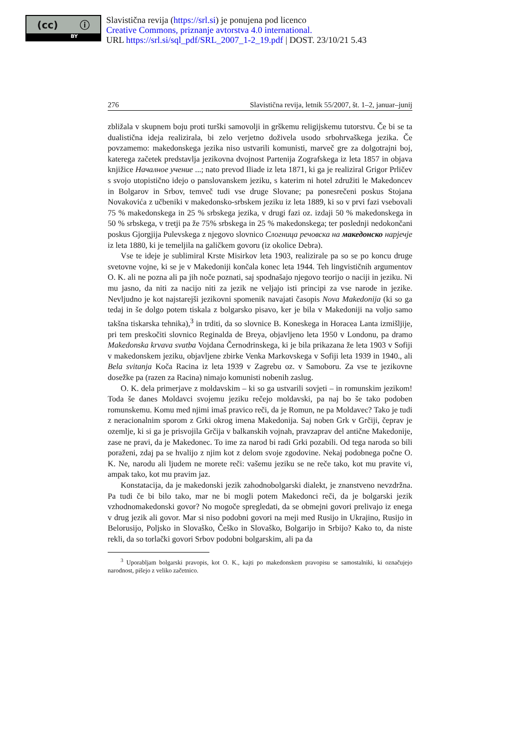(cc) ⓘ
BY
Slavistična revija (https://srl.si) je ponujena pod licenco
Creative Commons, priznanje avtorstva 4.0 international.
URL https://srl.si/sql_pdf/SRL_2007_1-2_19.pdf | DOST. 23/10/21 5.43
276 Slavistična revija, letnik 55/2007, št. 1–2, januar–junij
zbližala v skupnem boju proti turški samovolji in grškemu religijskemu tutorstvu. Če bi se ta dualistična ideja realizirala, bi zelo verjetno doživela usodo srbohrvaškega jezika. Če povzamemo: makedonskega jezika niso ustvarili komunisti, marveč gre za dolgotrajni boj, katerega začetek predstavlja jezikovna dvojnost Partenija Zografskega iz leta 1857 in objava knjižice Началное учение ...; nato prevod Iliade iz leta 1871, ki ga je realiziral Grigor Prličev s svojo utopistično idejo o panslovanskem jeziku, s katerim ni hotel združiti le Makedoncev in Bolgarov in Srbov, temveč tudi vse druge Slovane; pa ponesrečeni poskus Stojana Novakovića z učbeniki v makedonsko-srbskem jeziku iz leta 1889, ki so v prvi fazi vsebovali 75 % makedonskega in 25 % srbskega jezika, v drugi fazi oz. izdaji 50 % makedonskega in 50 % srbskega, v tretji pa že 75% srbskega in 25 % makedonskega; ter poslednji nedokončani poskus Gjorgjija Pulevskega z njegovo slovnico Слогница речовска на македонско нарјечје iz leta 1880, ki je temeljila na galičkem govoru (iz okolice Debra).
Vse te ideje je sublimiral Krste Misirkov leta 1903, realizirale pa so se po koncu druge svetovne vojne, ki se je v Makedoniji končala konec leta 1944. Teh lingvističnih argumentov O. K. ali ne pozna ali pa jih noče poznati, saj spodnašajo njegovo teorijo o naciji in jeziku. Ni mu jasno, da niti za nacijo niti za jezik ne veljajo isti principi za vse narode in jezike. Nevljudno je kot najstarejši jezikovni spomenik navajati časopis Nova Makedonija (ki so ga tedaj in še dolgo potem tiskala z bolgarsko pisavo, ker je bila v Makedoniji na voljo samo takšna tiskarska tehnika),<sup>3</sup> in trditi, da so slovnice B. Koneskega in Horacea Lanta izmišljije, pri tem preskočiti slovnico Reginalda de Breya, objavljeno leta 1950 v Londonu, pa dramo Makedonska krvava svatba Vojdana Černodrinskega, ki je bila prikazana že leta 1903 v Sofiji v makedonskem jeziku, objavljene zbirke Venka Markovskega v Sofiji leta 1939 in 1940., ali Bela svitanja Koča Racina iz leta 1939 v Zagrebu oz. v Samoboru. Za vse te jezikovne dosežke pa (razen za Racina) nimajo komunisti nobenih zaslug.
O. K. dela primerjave z moldavskim – ki so ga ustvarili sovjeti – in romunskim jezikom! Toda še danes Moldavci svojemu jeziku rečejo moldavski, pa naj bo še tako podoben romunskemu. Komu med njimi imaš pravico reči, da je Romun, ne pa Moldavec? Tako je tudi z neracionalnim sporom z Grki okrog imena Makedonija. Saj noben Grk v Grčiji, čeprav je ozemlje, ki si ga je prisvojila Grčija v balkanskih vojnah, pravzaprav del antične Makedonije, zase ne pravi, da je Makedonec. To ime za narod bi radi Grki pozabili. Od tega naroda so bili poraženi, zdaj pa se hvalijo z njim kot z delom svoje zgodovine. Nekaj podobnega počne O. K. Ne, narodu ali ljudem ne morete reči: vašemu jeziku se ne reče tako, kot mu pravite vi, ampak tako, kot mu pravim jaz.
Konstatacija, da je makedonski jezik zahodnobolgarski dialekt, je znanstveno nevzdržna. Pa tudi če bi bilo tako, mar ne bi mogli potem Makedonci reči, da je bolgarski jezik vzhodnomakedonski govor? No mogoče spregledati, da se obmejni govori prelivajo iz enega v drug jezik ali govor. Mar si niso podobni govori na meji med Rusijo in Ukrajino, Rusijo in Belorusijo, Poljsko in Slovaško, Češko in Slovaško, Bolgarijo in Srbijo? Kako to, da niste rekli, da so torlački govori Srbov podobni bolgarskim, ali pa da
<sup>3</sup> Uporabljam bolgarski pravopis, kot O. K., kajti po makedonskem pravopisu se samostalniki, ki označujejo narodnost, pišejo z veliko začetnico.